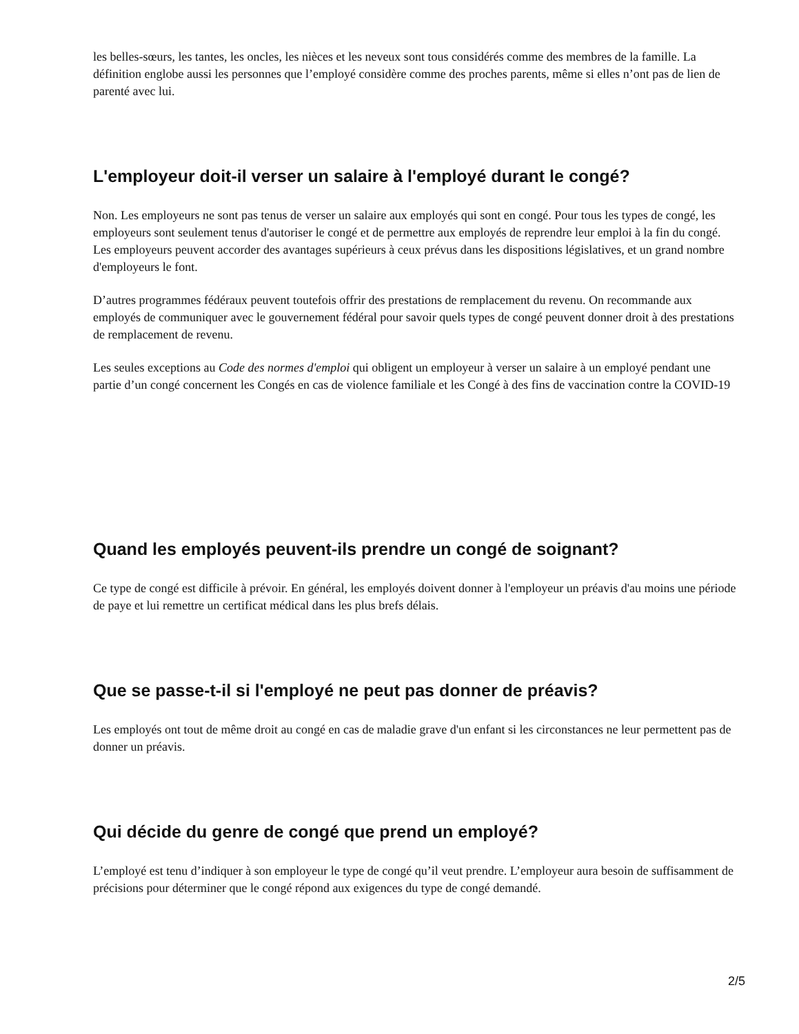les belles-sœurs, les tantes, les oncles, les nièces et les neveux sont tous considérés comme des membres de la famille. La définition englobe aussi les personnes que l’employé considère comme des proches parents, même si elles n’ont pas de lien de parenté avec lui.
L'employeur doit-il verser un salaire à l'employé durant le congé?
Non. Les employeurs ne sont pas tenus de verser un salaire aux employés qui sont en congé. Pour tous les types de congé, les employeurs sont seulement tenus d'autoriser le congé et de permettre aux employés de reprendre leur emploi à la fin du congé. Les employeurs peuvent accorder des avantages supérieurs à ceux prévus dans les dispositions législatives, et un grand nombre d'employeurs le font.
D’autres programmes fédéraux peuvent toutefois offrir des prestations de remplacement du revenu. On recommande aux employés de communiquer avec le gouvernement fédéral pour savoir quels types de congé peuvent donner droit à des prestations de remplacement de revenu.
Les seules exceptions au Code des normes d'emploi qui obligent un employeur à verser un salaire à un employé pendant une partie d’un congé concernent les Congés en cas de violence familiale et les Congé à des fins de vaccination contre la COVID-19
Quand les employés peuvent-ils prendre un congé de soignant?
Ce type de congé est difficile à prévoir. En général, les employés doivent donner à l'employeur un préavis d'au moins une période de paye et lui remettre un certificat médical dans les plus brefs délais.
Que se passe-t-il si l'employé ne peut pas donner de préavis?
Les employés ont tout de même droit au congé en cas de maladie grave d'un enfant si les circonstances ne leur permettent pas de donner un préavis.
Qui décide du genre de congé que prend un employé?
L’employé est tenu d’indiquer à son employeur le type de congé qu’il veut prendre. L’employeur aura besoin de suffisamment de précisions pour déterminer que le congé répond aux exigences du type de congé demandé.
2/5